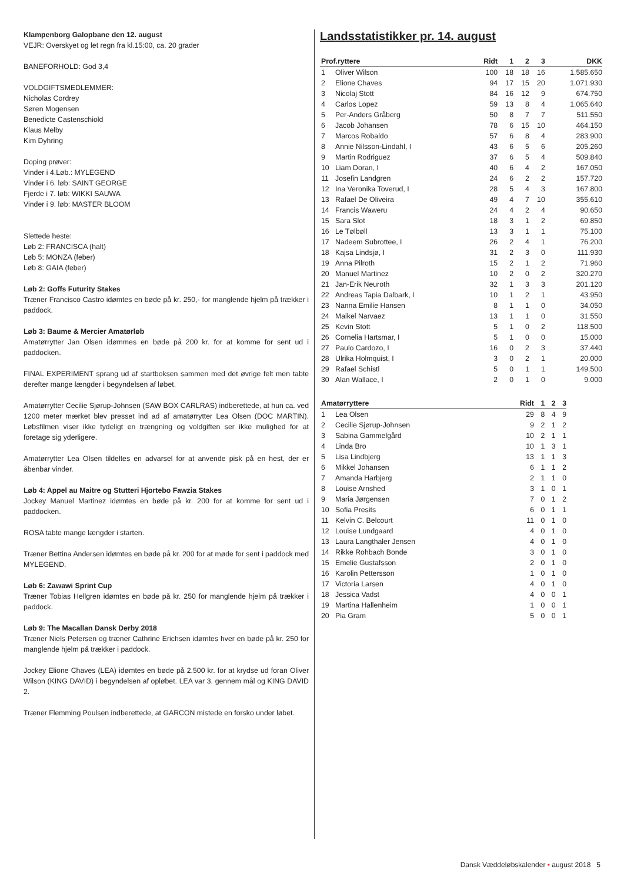Klampenborg Galopbane den 12. august
VEJR: Overskyet og let regn fra kl.15:00, ca. 20 grader
BANEFORHOLD: God 3,4
VOLDGIFTSMEDLEMMER:
Nicholas Cordrey
Søren Mogensen
Benedicte Castenschiold
Klaus Melby
Kim Dyhring
Doping prøver:
Vinder i 4.Løb.: MYLEGEND
Vinder i 6. løb: SAINT GEORGE
Fjerde i 7. løb: WIKKI SAUWA
Vinder i 9. løb: MASTER BLOOM
Slettede heste:
Løb 2: FRANCISCA (halt)
Løb 5: MONZA (feber)
Løb 8: GAIA (feber)
Løb 2: Goffs Futurity Stakes
Træner Francisco Castro idømtes en bøde på kr. 250,- for manglende hjelm på trækker i paddock.
Løb 3: Baume & Mercier Amatørløb
Amatørrytter Jan Olsen idømmes en bøde på 200 kr. for at komme for sent ud i paddocken.
FINAL EXPERIMENT sprang ud af startboksen sammen med det øvrige felt men tabte derefter mange længder i begyndelsen af løbet.
Amatørrytter Cecilie Sjørup-Johnsen (SAW BOX CARLRAS) indberettede, at hun ca. ved 1200 meter mærket blev presset ind ad af amatørrytter Lea Olsen (DOC MARTIN). Løbsfilmen viser ikke tydeligt en trængning og voldgiften ser ikke mulighed for at foretage sig yderligere.
Amatørrytter Lea Olsen tildeltes en advarsel for at anvende pisk på en hest, der er åbenbar vinder.
Løb 4: Appel au Maitre og Stutteri Hjortebo Fawzia Stakes
Jockey Manuel Martinez idømtes en bøde på kr. 200 for at komme for sent ud i paddocken.
ROSA tabte mange længder i starten.
Træner Bettina Andersen idømtes en bøde på kr. 200 for at møde for sent i paddock med MYLEGEND.
Løb 6: Zawawi Sprint Cup
Træner Tobias Hellgren idømtes en bøde på kr. 250 for manglende hjelm på trækker i paddock.
Løb 9: The Macallan Dansk Derby 2018
Træner Niels Petersen og træner Cathrine Erichsen idømtes hver en bøde på kr. 250 for manglende hjelm på trækker i paddock.
Jockey Elione Chaves (LEA) idømtes en bøde på 2.500 kr. for at krydse ud foran Oliver Wilson (KING DAVID) i begyndelsen af opløbet. LEA var 3. gennem mål og KING DAVID 2.
Træner Flemming Poulsen indberettede, at GARCON mistede en forsko under løbet.
Landsstatistikker pr. 14. august
| Prof.ryttere | | Ridt | 1 | 2 | 3 | DKK |
| --- | --- | --- | --- | --- | --- | --- |
| 1 | Oliver Wilson | 100 | 18 | 18 | 16 | 1.585.650 |
| 2 | Elione Chaves | 94 | 17 | 15 | 20 | 1.071.930 |
| 3 | Nicolaj Stott | 84 | 16 | 12 | 9 | 674.750 |
| 4 | Carlos Lopez | 59 | 13 | 8 | 4 | 1.065.640 |
| 5 | Per-Anders Gråberg | 50 | 8 | 7 | 7 | 511.550 |
| 6 | Jacob Johansen | 78 | 6 | 15 | 10 | 464.150 |
| 7 | Marcos Robaldo | 57 | 6 | 8 | 4 | 283.900 |
| 8 | Annie Nilsson-Lindahl, I | 43 | 6 | 5 | 6 | 205.260 |
| 9 | Martin Rodriguez | 37 | 6 | 5 | 4 | 509.840 |
| 10 | Liam Doran, I | 40 | 6 | 4 | 2 | 167.050 |
| 11 | Josefin Landgren | 24 | 6 | 2 | 2 | 157.720 |
| 12 | Ina Veronika Toverud, I | 28 | 5 | 4 | 3 | 167.800 |
| 13 | Rafael De Oliveira | 49 | 4 | 7 | 10 | 355.610 |
| 14 | Francis Waweru | 24 | 4 | 2 | 4 | 90.650 |
| 15 | Sara Slot | 18 | 3 | 1 | 2 | 69.850 |
| 16 | Le Tølbøll | 13 | 3 | 1 | 1 | 75.100 |
| 17 | Nadeem Subrottee, I | 26 | 2 | 4 | 1 | 76.200 |
| 18 | Kajsa Lindsjø, I | 31 | 2 | 3 | 0 | 111.930 |
| 19 | Anna Pilroth | 15 | 2 | 1 | 2 | 71.960 |
| 20 | Manuel Martinez | 10 | 2 | 0 | 2 | 320.270 |
| 21 | Jan-Erik Neuroth | 32 | 1 | 3 | 3 | 201.120 |
| 22 | Andreas Tapia Dalbark, I | 10 | 1 | 2 | 1 | 43.950 |
| 23 | Nanna Emilie Hansen | 8 | 1 | 1 | 0 | 34.050 |
| 24 | Maikel Narvaez | 13 | 1 | 1 | 0 | 31.550 |
| 25 | Kevin Stott | 5 | 1 | 0 | 2 | 118.500 |
| 26 | Cornelia Hartsmar, I | 5 | 1 | 0 | 0 | 15.000 |
| 27 | Paulo Cardozo, I | 16 | 0 | 2 | 3 | 37.440 |
| 28 | Ulrika Holmquist, I | 3 | 0 | 2 | 1 | 20.000 |
| 29 | Rafael Schistl | 5 | 0 | 1 | 1 | 149.500 |
| 30 | Alan Wallace, I | 2 | 0 | 1 | 0 | 9.000 |
| Amatørryttere | | Ridt | 1 | 2 | 3 |
| --- | --- | --- | --- | --- | --- |
| 1 | Lea Olsen | 29 | 8 | 4 | 9 |
| 2 | Cecilie Sjørup-Johnsen | 9 | 2 | 1 | 2 |
| 3 | Sabina Gammelgård | 10 | 2 | 1 | 1 |
| 4 | Linda Bro | 10 | 1 | 3 | 1 |
| 5 | Lisa Lindbjerg | 13 | 1 | 1 | 3 |
| 6 | Mikkel Johansen | 6 | 1 | 1 | 2 |
| 7 | Amanda Harbjerg | 2 | 1 | 1 | 0 |
| 8 | Louise Arnshed | 3 | 1 | 0 | 1 |
| 9 | Maria Jørgensen | 7 | 0 | 1 | 2 |
| 10 | Sofia Presits | 6 | 0 | 1 | 1 |
| 11 | Kelvin C. Belcourt | 11 | 0 | 1 | 0 |
| 12 | Louise Lundgaard | 4 | 0 | 1 | 0 |
| 13 | Laura Langthaler Jensen | 4 | 0 | 1 | 0 |
| 14 | Rikke Rohbach Bonde | 3 | 0 | 1 | 0 |
| 15 | Emelie Gustafsson | 2 | 0 | 1 | 0 |
| 16 | Karolin Pettersson | 1 | 0 | 1 | 0 |
| 17 | Victoria Larsen | 4 | 0 | 1 | 0 |
| 18 | Jessica Vadst | 4 | 0 | 0 | 1 |
| 19 | Martina Hallenheim | 1 | 0 | 0 | 1 |
| 20 | Pia Gram | 5 | 0 | 0 | 1 |
Dansk Væddeløbskalender • august 2018 5